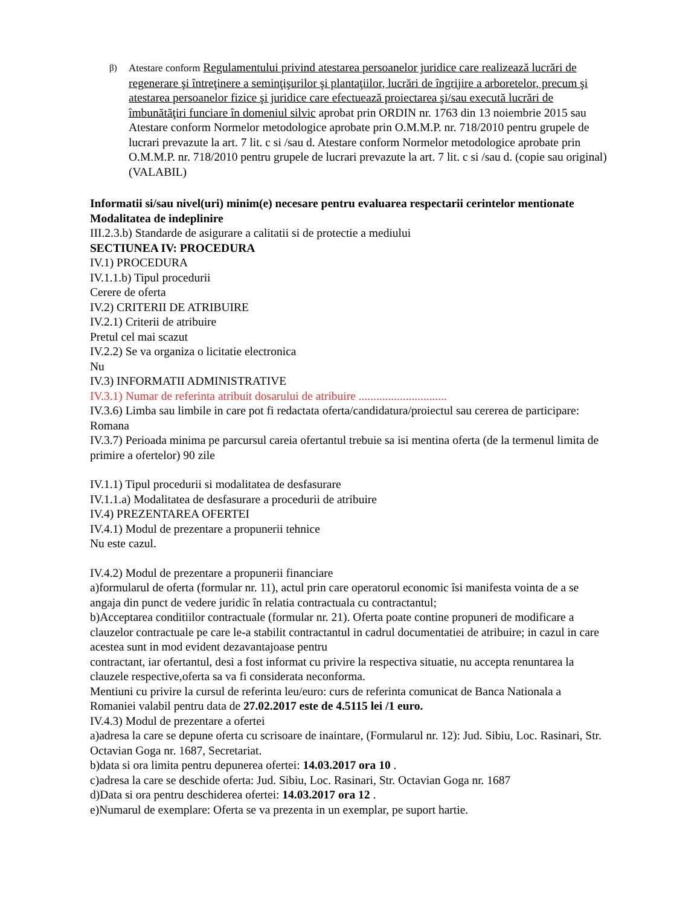β) Atestare conform Regulamentului privind atestarea persoanelor juridice care realizează lucrări de regenerare şi întreţinere a seminţişurilor şi plantaţiilor, lucrări de îngrijire a arboretelor, precum şi atestarea persoanelor fizice şi juridice care efectuează proiectarea şi/sau execută lucrări de îmbunătăţiri funciare în domeniul silvic aprobat prin ORDIN nr. 1763 din 13 noiembrie 2015 sau Atestare conform Normelor metodologice aprobate prin O.M.M.P. nr. 718/2010 pentru grupele de lucrari prevazute la art. 7 lit. c si /sau d. Atestare conform Normelor metodologice aprobate prin O.M.M.P. nr. 718/2010 pentru grupele de lucrari prevazute la art. 7 lit. c si /sau d. (copie sau original) (VALABIL)
Informatii si/sau nivel(uri) minim(e) necesare pentru evaluarea respectarii cerintelor mentionate
Modalitatea de indeplinire
III.2.3.b) Standarde de asigurare a calitatii si de protectie a mediului
SECTIUNEA IV: PROCEDURA
IV.1) PROCEDURA
IV.1.1.b) Tipul procedurii
Cerere de oferta
IV.2) CRITERII DE ATRIBUIRE
IV.2.1) Criterii de atribuire
Pretul cel mai scazut
IV.2.2) Se va organiza o licitatie electronica
Nu
IV.3) INFORMATII ADMINISTRATIVE
IV.3.1) Numar de referinta atribuit dosarului de atribuire ..............................
IV.3.6) Limba sau limbile in care pot fi redactata oferta/candidatura/proiectul sau cererea de participare: Romana
IV.3.7) Perioada minima pe parcursul careia ofertantul trebuie sa isi mentina oferta (de la termenul limita de primire a ofertelor) 90 zile
IV.1.1) Tipul procedurii si modalitatea de desfasurare
IV.1.1.a) Modalitatea de desfasurare a procedurii de atribuire
IV.4) PREZENTAREA OFERTEI
IV.4.1) Modul de prezentare a propunerii tehnice
Nu este cazul.
IV.4.2) Modul de prezentare a propunerii financiare
a)formularul de oferta (formular nr. 11), actul prin care operatorul economic îsi manifesta vointa de a se angaja din punct de vedere juridic în relatia contractuala cu contractantul;
b)Acceptarea conditiilor contractuale (formular nr. 21). Oferta poate contine propuneri de modificare a clauzelor contractuale pe care le-a stabilit contractantul in cadrul documentatiei de atribuire; in cazul in care acestea sunt in mod evident dezavantajoase pentru
contractant, iar ofertantul, desi a fost informat cu privire la respectiva situatie, nu accepta renuntarea la clauzele respective,oferta sa va fi considerata neconforma.
Mentiuni cu privire la cursul de referinta leu/euro: curs de referinta comunicat de Banca Nationala a Romaniei valabil pentru data de 27.02.2017 este de 4.5115 lei /1 euro.
IV.4.3) Modul de prezentare a ofertei
a)adresa la care se depune oferta cu scrisoare de inaintare, (Formularul nr. 12): Jud. Sibiu, Loc. Rasinari, Str. Octavian Goga nr. 1687, Secretariat.
b)data si ora limita pentru depunerea ofertei: 14.03.2017 ora 10 .
c)adresa la care se deschide oferta: Jud. Sibiu, Loc. Rasinari, Str. Octavian Goga nr. 1687
d)Data si ora pentru deschiderea ofertei: 14.03.2017 ora 12 .
e)Numarul de exemplare: Oferta se va prezenta in un exemplar, pe suport hartie.